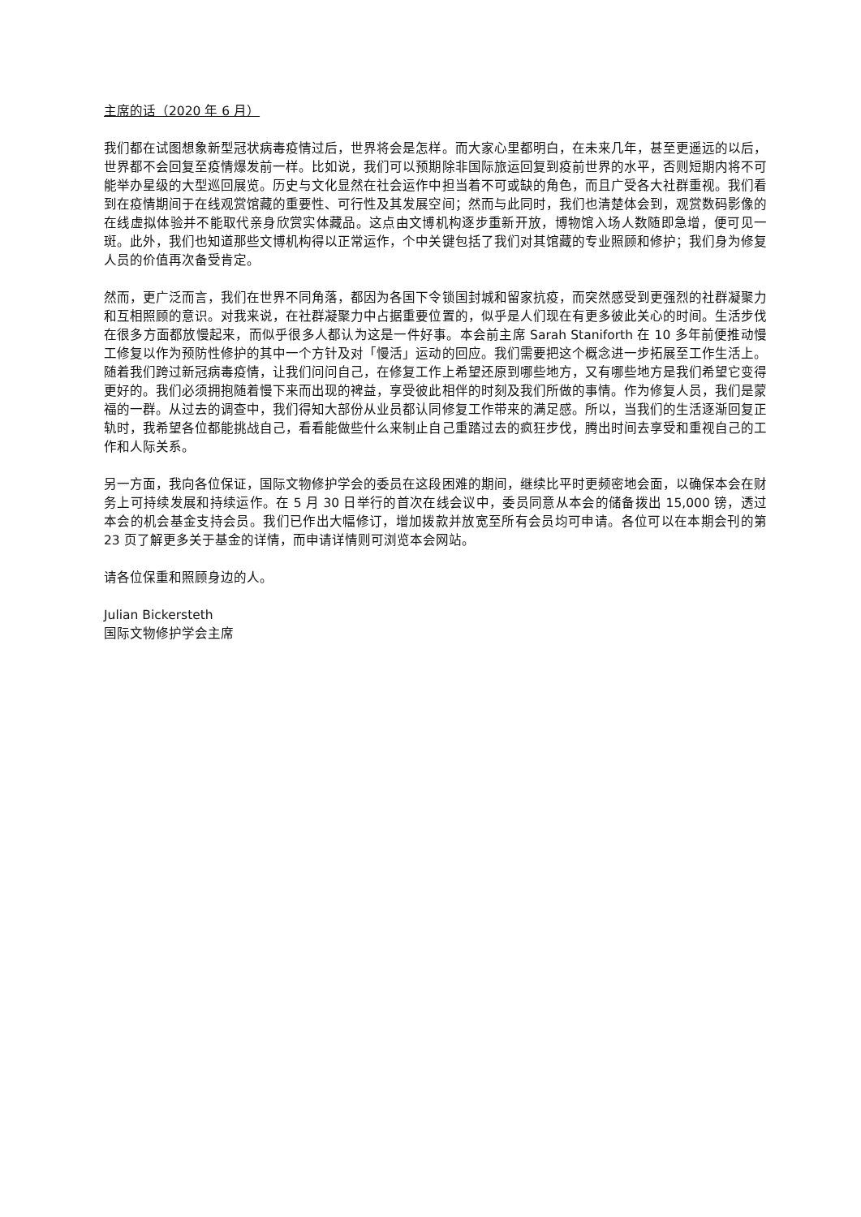主席的话（2020 年 6 月）
我们都在试图想象新型冠状病毒疫情过后，世界将会是怎样。而大家心里都明白，在未来几年，甚至更遥远的以后，世界都不会回复至疫情爆发前一样。比如说，我们可以预期除非国际旅运回复到疫前世界的水平，否则短期内将不可能举办星级的大型巡回展览。历史与文化显然在社会运作中担当着不可或缺的角色，而且广受各大社群重视。我们看到在疫情期间于在线观赏馆藏的重要性、可行性及其发展空间；然而与此同时，我们也清楚体会到，观赏数码影像的在线虚拟体验并不能取代亲身欣赏实体藏品。这点由文博机构逐步重新开放，博物馆入场人数随即急增，便可见一斑。此外，我们也知道那些文博机构得以正常运作，个中关键包括了我们对其馆藏的专业照顾和修护；我们身为修复人员的价值再次备受肯定。
然而，更广泛而言，我们在世界不同角落，都因为各国下令锁国封城和留家抗疫，而突然感受到更强烈的社群凝聚力和互相照顾的意识。对我来说，在社群凝聚力中占据重要位置的，似乎是人们现在有更多彼此关心的时间。生活步伐在很多方面都放慢起来，而似乎很多人都认为这是一件好事。本会前主席 Sarah Staniforth 在 10 多年前便推动慢工修复以作为预防性修护的其中一个方针及对「慢活」运动的回应。我们需要把这个概念进一步拓展至工作生活上。随着我们跨过新冠病毒疫情，让我们问问自己，在修复工作上希望还原到哪些地方，又有哪些地方是我们希望它变得更好的。我们必须拥抱随着慢下来而出现的裨益，享受彼此相伴的时刻及我们所做的事情。作为修复人员，我们是蒙福的一群。从过去的调查中，我们得知大部份从业员都认同修复工作带来的满足感。所以，当我们的生活逐渐回复正轨时，我希望各位都能挑战自己，看看能做些什么来制止自己重踏过去的疯狂步伐，腾出时间去享受和重视自己的工作和人际关系。
另一方面，我向各位保证，国际文物修护学会的委员在这段困难的期间，继续比平时更频密地会面，以确保本会在财务上可持续发展和持续运作。在 5 月 30 日举行的首次在线会议中，委员同意从本会的储备拨出 15,000 镑，透过本会的机会基金支持会员。我们已作出大幅修订，增加拨款并放宽至所有会员均可申请。各位可以在本期会刊的第 23 页了解更多关于基金的详情，而申请详情则可浏览本会网站。
请各位保重和照顾身边的人。
Julian Bickersteth
国际文物修护学会主席